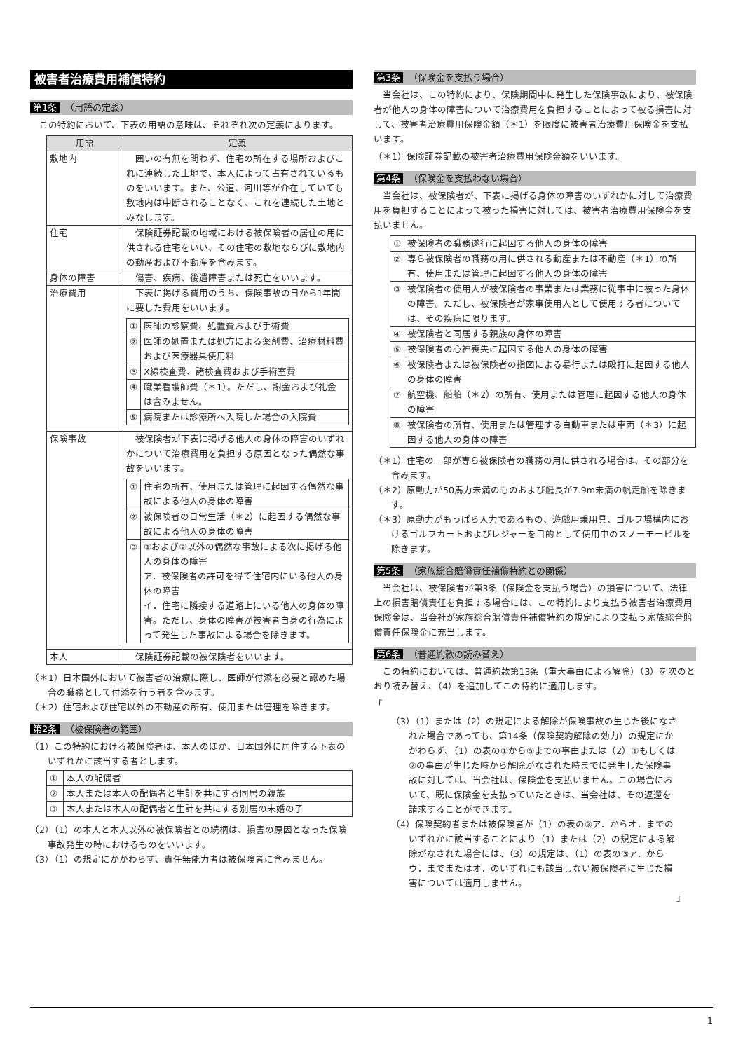被害者治療費用補償特約
第1条 （用語の定義）
この特約において、下表の用語の意味は、それぞれ次の定義によります。
| 用語 | 定義 |
| --- | --- |
| 敷地内 | 囲いの有無を問わず、住宅の所在する場所およびこれに連続した土地で、本人によって占有されているものをいいます。また、公道、河川等が介在していても敷地内は中断されることなく、これを連続した土地とみなします。 |
| 住宅 | 保険証券記載の地域における被保険者の居住の用に供される住宅をいい、その住宅の敷地ならびに敷地内の動産および不動産を含みます。 |
| 身体の障害 | 傷害、疾病、後遺障害または死亡をいいます。 |
| 治療費用 | 下表に掲げる費用のうち、保険事故の日から1年間に要した費用をいいます。 / ① / 医師の診察費、処置費および手術費 / / ② / 医師の処置または処方による薬剤費、治療材料費および医療器具使用料 / / ③ / X線検査費、諸検査費および手術室費 / / ④ / 職業看護師費（＊1）。ただし、謝金および礼金は含みません。 / / ⑤ / 病院または診療所へ入院した場合の入院費 / |
| 保険事故 | 被保険者が下表に掲げる他人の身体の障害のいずれかについて治療費用を負担する原因となった偶然な事故をいいます。 / ① / 住宅の所有、使用または管理に起因する偶然な事故による他人の身体の障害 / / ② / 被保険者の日常生活（＊2）に起因する偶然な事故による他人の身体の障害 / / ③ / ①および②以外の偶然な事故による次に掲げる他人の身体の障害 ア．被保険者の許可を得て住宅内にいる他人の身体の障害 イ．住宅に隣接する道路上にいる他人の身体の障害。ただし、身体の障害が被害者自身の行為によって発生した事故による場合を除きます。 / |
| 本人 | 保険証券記載の被保険者をいいます。 |
（＊1）日本国外において被害者の治療に際し、医師が付添を必要と認めた場合の職務として付添を行う者を含みます。
（＊2）住宅および住宅以外の不動産の所有、使用または管理を除きます。
第2条 （被保険者の範囲）
（1）この特約における被保険者は、本人のほか、日本国外に居住する下表のいずれかに該当する者とします。
| ① | 本人の配偶者 |
| ② | 本人または本人の配偶者と生計を共にする同居の親族 |
| ③ | 本人または本人の配偶者と生計を共にする別居の未婚の子 |
（2）（1）の本人と本人以外の被保険者との続柄は、損害の原因となった保険事故発生の時におけるものをいいます。
（3）（1）の規定にかかわらず、責任無能力者は被保険者に含みません。
第3条 （保険金を支払う場合）
当会社は、この特約により、保険期間中に発生した保険事故により、被保険者が他人の身体の障害について治療費用を負担することによって被る損害に対して、被害者治療費用保険金額（＊1）を限度に被害者治療費用保険金を支払います。
（＊1）保険証券記載の被害者治療費用保険金額をいいます。
第4条 （保険金を支払わない場合）
当会社は、被保険者が、下表に掲げる身体の障害のいずれかに対して治療費用を負担することによって被った損害に対しては、被害者治療費用保険金を支払いません。
| ① | 被保険者の職務遂行に起因する他人の身体の障害 |
| ② | 専ら被保険者の職務の用に供される動産または不動産（＊1）の所有、使用または管理に起因する他人の身体の障害 |
| ③ | 被保険者の使用人が被保険者の事業または業務に従事中に被った身体の障害。ただし、被保険者が家事使用人として使用する者については、その疾病に限ります。 |
| ④ | 被保険者と同居する親族の身体の障害 |
| ⑤ | 被保険者の心神喪失に起因する他人の身体の障害 |
| ⑥ | 被保険者または被保険者の指図による暴行または殴打に起因する他人の身体の障害 |
| ⑦ | 航空機、船舶（＊2）の所有、使用または管理に起因する他人の身体の障害 |
| ⑧ | 被保険者の所有、使用または管理する自動車または車両（＊3）に起因する他人の身体の障害 |
（＊1）住宅の一部が専ら被保険者の職務の用に供される場合は、その部分を含みます。
（＊2）原動力が50馬力未満のものおよび艇長が7.9m未満の帆走船を除きます。
（＊3）原動力がもっぱら人力であるもの、遊戯用乗用具、ゴルフ場構内におけるゴルフカートおよびレジャーを目的として使用中のスノーモービルを除きます。
第5条 （家族総合賠償責任補償特約との関係）
当会社は、被保険者が第3条（保険金を支払う場合）の損害について、法律上の損害賠償責任を負担する場合には、この特約により支払う被害者治療費用保険金は、当会社が家族総合賠償責任補償特約の規定により支払う家族総合賠償責任保険金に充当します。
第6条 （普通約款の読み替え）
この特約においては、普通約款第13条（重大事由による解除）（3）を次のとおり読み替え、（4）を追加してこの特約に適用します。
「
（3）（1）または（2）の規定による解除が保険事故の生じた後になされた場合であっても、第14条（保険契約解除の効力）の規定にかかわらず、（1）の表の①から⑤までの事由または（2）①もしくは②の事由が生じた時から解除がなされた時までに発生した保険事故に対しては、当会社は、保険金を支払いません。この場合において、既に保険金を支払っていたときは、当会社は、その返還を請求することができます。
（4）保険契約者または被保険者が（1）の表の③ア．からオ．までのいずれかに該当することにより（1）または（2）の規定による解除がなされた場合には、（3）の規定は、（1）の表の③ア．からウ．までまたはオ．のいずれにも該当しない被保険者に生じた損害については適用しません。
」
1